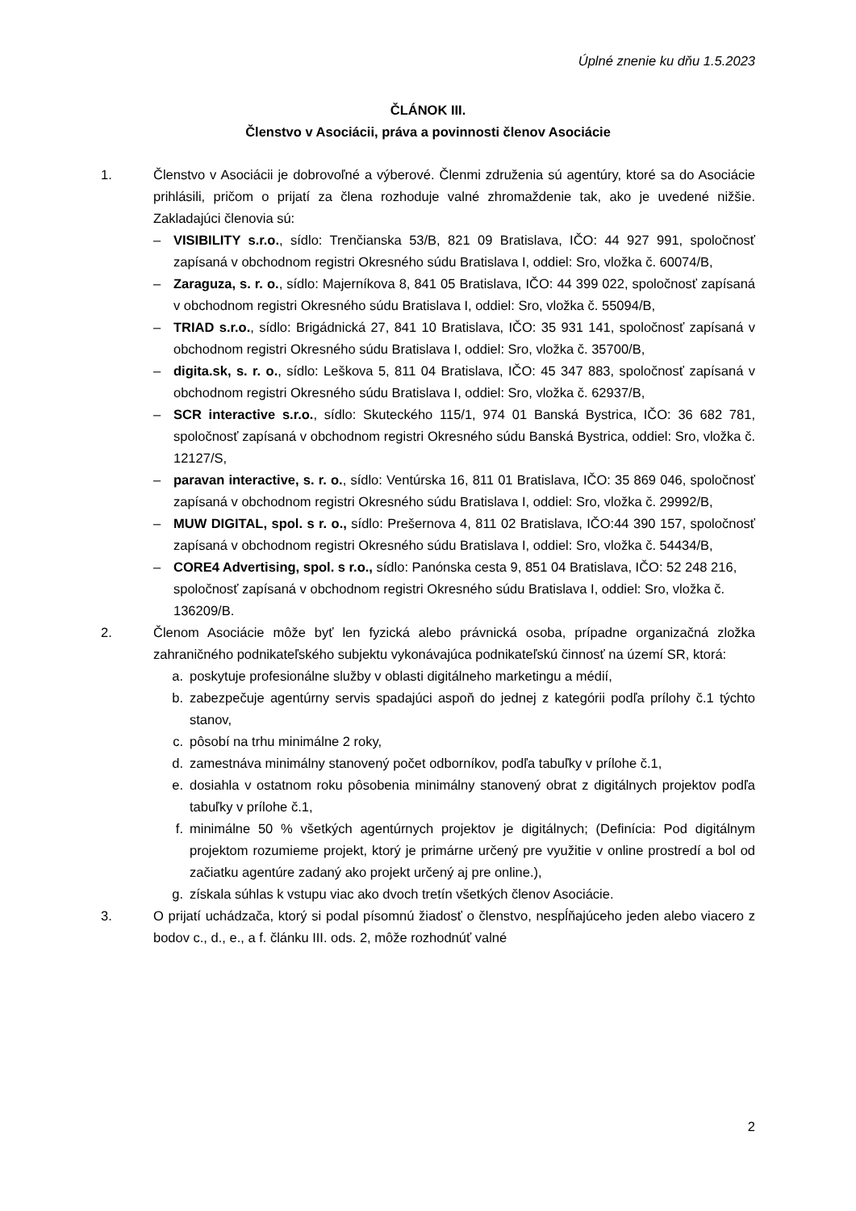Úplné znenie ku dňu 1.5.2023
ČLÁNOK III.
Členstvo v Asociácii, práva a povinnosti členov Asociácie
1. Členstvo v Asociácii je dobrovoľné a výberové. Členmi združenia sú agentúry, ktoré sa do Asociácie prihlásili, pričom o prijatí za člena rozhoduje valné zhromaždenie tak, ako je uvedené nižšie. Zakladajúci členovia sú:
– VISIBILITY s.r.o., sídlo: Trenčianska 53/B, 821 09 Bratislava, IČO: 44 927 991, spoločnosť zapísaná v obchodnom registri Okresného súdu Bratislava I, oddiel: Sro, vložka č. 60074/B,
– Zaraguza, s. r. o., sídlo: Majerníkova 8, 841 05 Bratislava, IČO: 44 399 022, spoločnosť zapísaná v obchodnom registri Okresného súdu Bratislava I, oddiel: Sro, vložka č. 55094/B,
– TRIAD s.r.o., sídlo: Brigádnická 27, 841 10 Bratislava, IČO: 35 931 141, spoločnosť zapísaná v obchodnom registri Okresného súdu Bratislava I, oddiel: Sro, vložka č. 35700/B,
– digita.sk, s. r. o., sídlo: Leškova 5, 811 04 Bratislava, IČO: 45 347 883, spoločnosť zapísaná v obchodnom registri Okresného súdu Bratislava I, oddiel: Sro, vložka č. 62937/B,
– SCR interactive s.r.o., sídlo: Skuteckého 115/1, 974 01 Banská Bystrica, IČO: 36 682 781, spoločnosť zapísaná v obchodnom registri Okresného súdu Banská Bystrica, oddiel: Sro, vložka č. 12127/S,
– paravan interactive, s. r. o., sídlo: Ventúrska 16, 811 01 Bratislava, IČO: 35 869 046, spoločnosť zapísaná v obchodnom registri Okresného súdu Bratislava I, oddiel: Sro, vložka č. 29992/B,
– MUW DIGITAL, spol. s r. o., sídlo: Prešernova 4, 811 02 Bratislava, IČO:44 390 157, spoločnosť zapísaná v obchodnom registri Okresného súdu Bratislava I, oddiel: Sro, vložka č. 54434/B,
– CORE4 Advertising, spol. s r.o., sídlo: Panónska cesta 9, 851 04 Bratislava, IČO: 52 248 216, spoločnosť zapísaná v obchodnom registri Okresného súdu Bratislava I, oddiel: Sro, vložka č. 136209/B.
2. Členom Asociácie môže byť len fyzická alebo právnická osoba, prípadne organizačná zložka zahraničného podnikateľského subjektu vykonávajúca podnikateľskú činnosť na území SR, ktorá:
a. poskytuje profesionálne služby v oblasti digitálneho marketingu a médií,
b. zabezpečuje agentúrny servis spadajúci aspoň do jednej z kategórii podľa prílohy č.1 týchto stanov,
c. pôsobí na trhu minimálne 2 roky,
d. zamestnáva minimálny stanovený počet odborníkov, podľa tabuľky v prílohe č.1,
e. dosiahla v ostatnom roku pôsobenia minimálny stanovený obrat z digitálnych projektov podľa tabuľky v prílohe č.1,
f. minimálne 50 % všetkých agentúrnych projektov je digitálnych; (Definícia: Pod digitálnym projektom rozumieme projekt, ktorý je primárne určený pre využitie v online prostredí a bol od začiatku agentúre zadaný ako projekt určený aj pre online.),
g. získala súhlas k vstupu viac ako dvoch tretín všetkých členov Asociácie.
3. O prijatí uchádzača, ktorý si podal písomnú žiadosť o členstvo, nespĺňajúceho jeden alebo viacero z bodov c., d., e., a f. článku III. ods. 2, môže rozhodnúť valné
2